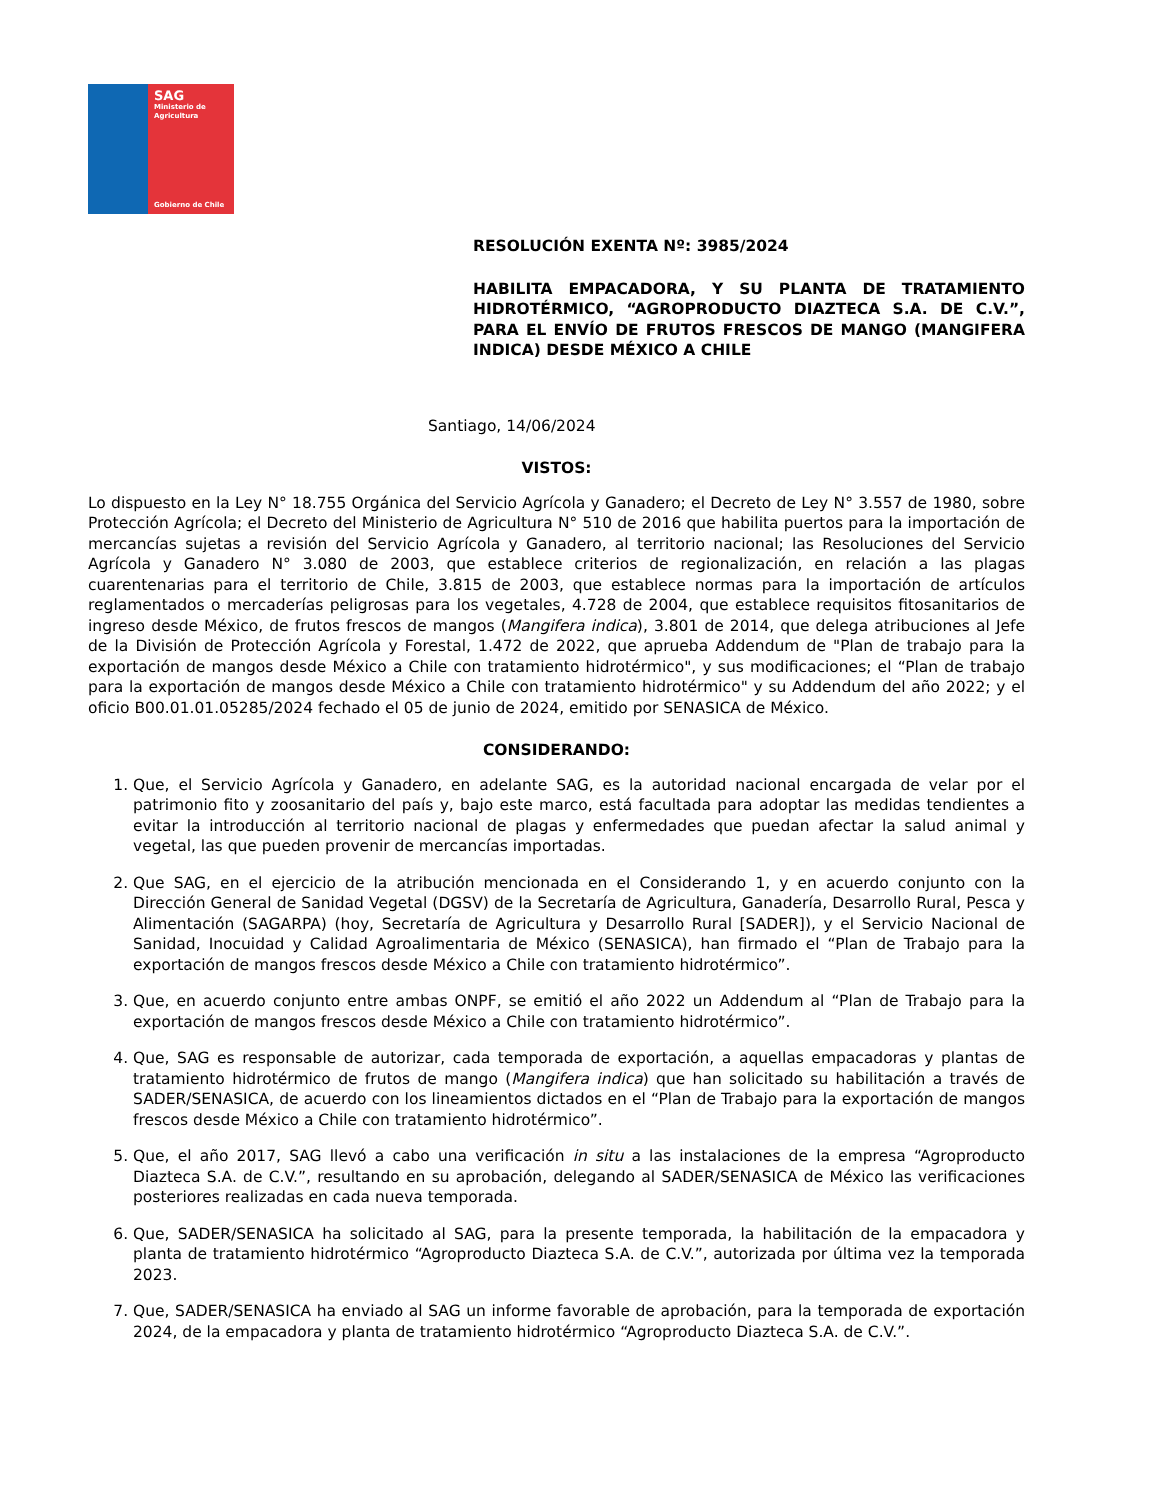SAG
Ministerio de
Agricultura
Gobierno de Chile
RESOLUCIÓN EXENTA Nº: 3985/2024
HABILITA EMPACADORA, Y SU PLANTA DE TRATAMIENTO HIDROTÉRMICO, “AGROPRODUCTO DIAZTECA S.A. DE C.V.”, PARA EL ENVÍO DE FRUTOS FRESCOS DE MANGO (MANGIFERA INDICA) DESDE MÉXICO A CHILE
Santiago, 14/06/2024
VISTOS:
Lo dispuesto en la Ley N° 18.755 Orgánica del Servicio Agrícola y Ganadero; el Decreto de Ley N° 3.557 de 1980, sobre Protección Agrícola; el Decreto del Ministerio de Agricultura N° 510 de 2016 que habilita puertos para la importación de mercancías sujetas a revisión del Servicio Agrícola y Ganadero, al territorio nacional; las Resoluciones del Servicio Agrícola y Ganadero N° 3.080 de 2003, que establece criterios de regionalización, en relación a las plagas cuarentenarias para el territorio de Chile, 3.815 de 2003, que establece normas para la importación de artículos reglamentados o mercaderías peligrosas para los vegetales, 4.728 de 2004, que establece requisitos fitosanitarios de ingreso desde México, de frutos frescos de mangos (Mangifera indica), 3.801 de 2014, que delega atribuciones al Jefe de la División de Protección Agrícola y Forestal, 1.472 de 2022, que aprueba Addendum de "Plan de trabajo para la exportación de mangos desde México a Chile con tratamiento hidrotérmico", y sus modificaciones; el “Plan de trabajo para la exportación de mangos desde México a Chile con tratamiento hidrotérmico" y su Addendum del año 2022; y el oficio B00.01.01.05285/2024 fechado el 05 de junio de 2024, emitido por SENASICA de México.
CONSIDERANDO:
1. Que, el Servicio Agrícola y Ganadero, en adelante SAG, es la autoridad nacional encargada de velar por el patrimonio fito y zoosanitario del país y, bajo este marco, está facultada para adoptar las medidas tendientes a evitar la introducción al territorio nacional de plagas y enfermedades que puedan afectar la salud animal y vegetal, las que pueden provenir de mercancías importadas.
2. Que SAG, en el ejercicio de la atribución mencionada en el Considerando 1, y en acuerdo conjunto con la Dirección General de Sanidad Vegetal (DGSV) de la Secretaría de Agricultura, Ganadería, Desarrollo Rural, Pesca y Alimentación (SAGARPA) (hoy, Secretaría de Agricultura y Desarrollo Rural [SADER]), y el Servicio Nacional de Sanidad, Inocuidad y Calidad Agroalimentaria de México (SENASICA), han firmado el “Plan de Trabajo para la exportación de mangos frescos desde México a Chile con tratamiento hidrotérmico”.
3. Que, en acuerdo conjunto entre ambas ONPF, se emitió el año 2022 un Addendum al “Plan de Trabajo para la exportación de mangos frescos desde México a Chile con tratamiento hidrotérmico”.
4. Que, SAG es responsable de autorizar, cada temporada de exportación, a aquellas empacadoras y plantas de tratamiento hidrotérmico de frutos de mango (Mangifera indica) que han solicitado su habilitación a través de SADER/SENASICA, de acuerdo con los lineamientos dictados en el “Plan de Trabajo para la exportación de mangos frescos desde México a Chile con tratamiento hidrotérmico”.
5. Que, el año 2017, SAG llevó a cabo una verificación in situ a las instalaciones de la empresa “Agroproducto Diazteca S.A. de C.V.”, resultando en su aprobación, delegando al SADER/SENASICA de México las verificaciones posteriores realizadas en cada nueva temporada.
6. Que, SADER/SENASICA ha solicitado al SAG, para la presente temporada, la habilitación de la empacadora y planta de tratamiento hidrotérmico “Agroproducto Diazteca S.A. de C.V.”, autorizada por última vez la temporada 2023.
7. Que, SADER/SENASICA ha enviado al SAG un informe favorable de aprobación, para la temporada de exportación 2024, de la empacadora y planta de tratamiento hidrotérmico “Agroproducto Diazteca S.A. de C.V.”.